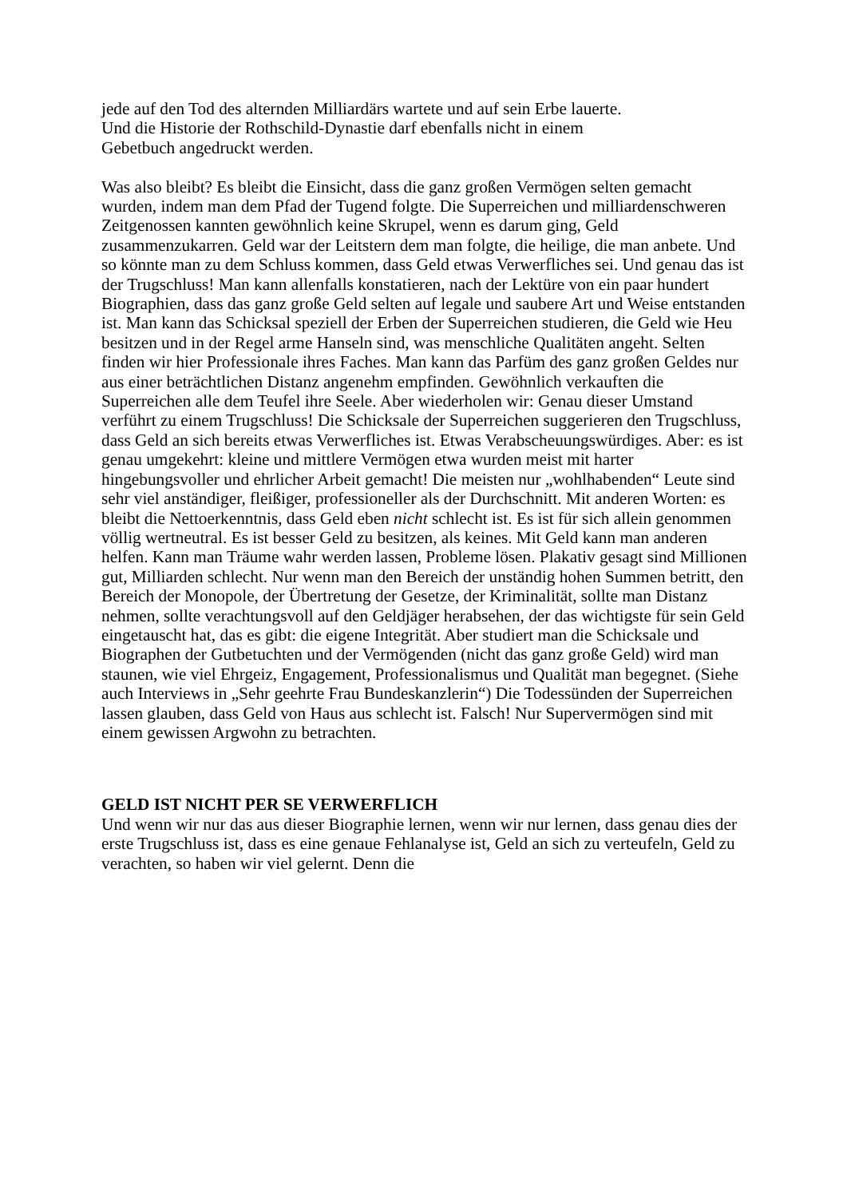jede auf den Tod des alternden Milliardärs wartete und auf sein Erbe lauerte.
Und die Historie der Rothschild-Dynastie darf ebenfalls nicht in einem
Gebetbuch angedruckt werden.
Was also bleibt? Es bleibt die Einsicht, dass die ganz großen Vermögen selten gemacht wurden, indem man dem Pfad der Tugend folgte. Die Superreichen und milliardenschweren Zeitgenossen kannten gewöhnlich keine Skrupel, wenn es darum ging, Geld zusammenzukarren. Geld war der Leitstern dem man folgte, die heilige, die man anbete. Und so könnte man zu dem Schluss kommen, dass Geld etwas Verwerfliches sei. Und genau das ist der Trugschluss! Man kann allenfalls konstatieren, nach der Lektüre von ein paar hundert Biographien, dass das ganz große Geld selten auf legale und saubere Art und Weise entstanden ist. Man kann das Schicksal speziell der Erben der Superreichen studieren, die Geld wie Heu besitzen und in der Regel arme Hanseln sind, was menschliche Qualitäten angeht. Selten finden wir hier Professionale ihres Faches. Man kann das Parfüm des ganz großen Geldes nur aus einer beträchtlichen Distanz angenehm empfinden. Gewöhnlich verkauften die Superreichen alle dem Teufel ihre Seele. Aber wiederholen wir: Genau dieser Umstand verführt zu einem Trugschluss! Die Schicksale der Superreichen suggerieren den Trugschluss, dass Geld an sich bereits etwas Verwerfliches ist. Etwas Verabscheuungswürdiges. Aber: es ist genau umgekehrt: kleine und mittlere Vermögen etwa wurden meist mit harter hingebungsvoller und ehrlicher Arbeit gemacht! Die meisten nur „wohlhabenden“ Leute sind sehr viel anständiger, fleißiger, professioneller als der Durchschnitt. Mit anderen Worten: es bleibt die Nettoerkenntnis, dass Geld eben nicht schlecht ist. Es ist für sich allein genommen völlig wertneutral. Es ist besser Geld zu besitzen, als keines. Mit Geld kann man anderen helfen. Kann man Träume wahr werden lassen, Probleme lösen. Plakativ gesagt sind Millionen gut, Milliarden schlecht. Nur wenn man den Bereich der unständig hohen Summen betritt, den Bereich der Monopole, der Übertretung der Gesetze, der Kriminalität, sollte man Distanz nehmen, sollte verachtungsvoll auf den Geldjäger herabsehen, der das wichtigste für sein Geld eingetauscht hat, das es gibt: die eigene Integrität. Aber studiert man die Schicksale und Biographen der Gutbetuchten und der Vermögenden (nicht das ganz große Geld) wird man staunen, wie viel Ehrgeiz, Engagement, Professionalismus und Qualität man begegnet. (Siehe auch Interviews in „Sehr geehrte Frau Bundeskanzlerin“) Die Todessünden der Superreichen lassen glauben, dass Geld von Haus aus schlecht ist. Falsch! Nur Supervermögen sind mit einem gewissen Argwohn zu betrachten.
GELD IST NICHT PER SE VERWERFLICH
Und wenn wir nur das aus dieser Biographie lernen, wenn wir nur lernen, dass genau dies der erste Trugschluss ist, dass es eine genaue Fehlanalyse ist, Geld an sich zu verteufeln, Geld zu verachten, so haben wir viel gelernt. Denn die